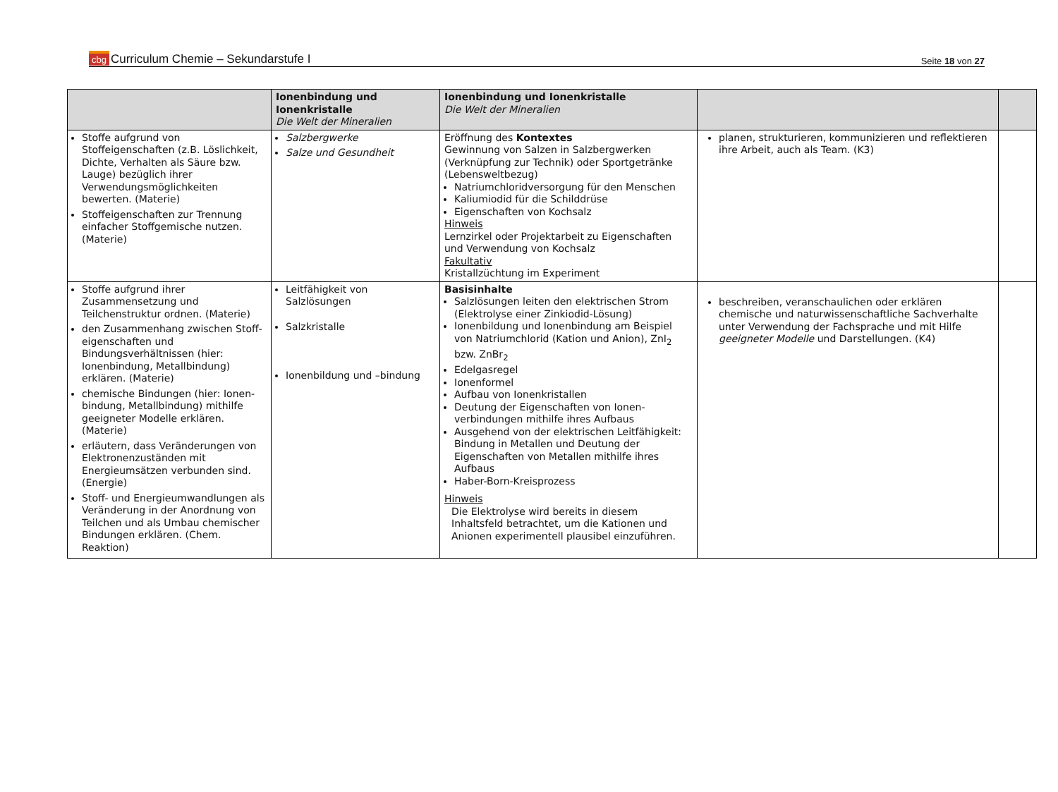cbg Curriculum Chemie – Sekundarstufe I
Seite 18 von 27
| | Ionenbindung und Ionenkristalle Die Welt der Mineralien | Ionenbindung und Ionenkristalle Die Welt der Mineralien | | |
| --- | --- | --- | --- | --- |
| Stoffe aufgrund von Stoffeigenschaften (z.B. Löslichkeit, Dichte, Verhalten als Säure bzw. Lauge) bezüglich ihrer Verwendungsmöglichkeiten bewerten. (Materie) Stoffeigenschaften zur Trennung einfacher Stoffgemische nutzen. (Materie) | Salzbergwerke Salze und Gesundheit | Eröffnung des Kontextes Gewinnung von Salzen in Salzbergwerken (Verknüpfung zur Technik) oder Sportgetränke (Lebensweltbezug) Natriumchloridversorgung für den Menschen Kaliumiodid für die Schilddrüse Eigenschaften von Kochsalz Hinweis Lernzirkel oder Projektarbeit zu Eigenschaften und Verwendung von Kochsalz Fakultativ Kristallzüchtung im Experiment | planen, strukturieren, kommunizieren und reflektieren ihre Arbeit, auch als Team. (K3) | |
| Stoffe aufgrund ihrer Zusammensetzung und Teilchenstruktur ordnen. (Materie) den Zusammenhang zwischen Stoff-eigenschaften und Bindungsverhältnissen (hier: Ionenbindung, Metallbindung) erklären. (Materie) chemische Bindungen (hier: Ionen-bindung, Metallbindung) mithilfe geeigneter Modelle erklären. (Materie) erläutern, dass Veränderungen von Elektronenzuständen mit Energieumsätzen verbunden sind. (Energie) Stoff- und Energieumwandlungen als Veränderung in der Anordnung von Teilchen und als Umbau chemischer Bindungen erklären. (Chem. Reaktion) | Leitfähigkeit von Salzlösungen Salzkristalle Ionenbildung und –bindung | Basisinhalte Salzlösungen leiten den elektrischen Strom (Elektrolyse einer Zinkiodid-Lösung) Ionenbildung und Ionenbindung am Beispiel von Natriumchlorid (Kation und Anion), ZnI<sub>2</sub> bzw. ZnBr<sub>2</sub> Edelgasregel Ionenformel Aufbau von Ionenkristallen Deutung der Eigenschaften von Ionen-verbindungen mithilfe ihres Aufbaus Ausgehend von der elektrischen Leitfähigkeit: Bindung in Metallen und Deutung der Eigenschaften von Metallen mithilfe ihres Aufbaus Haber-Born-Kreisprozess Hinweis Die Elektrolyse wird bereits in diesem Inhaltsfeld betrachtet, um die Kationen und Anionen experimentell plausibel einzuführen. | beschreiben, veranschaulichen oder erklären chemische und naturwissenschaftliche Sachverhalte unter Verwendung der Fachsprache und mit Hilfe geeigneter Modelle und Darstellungen. (K4) | |